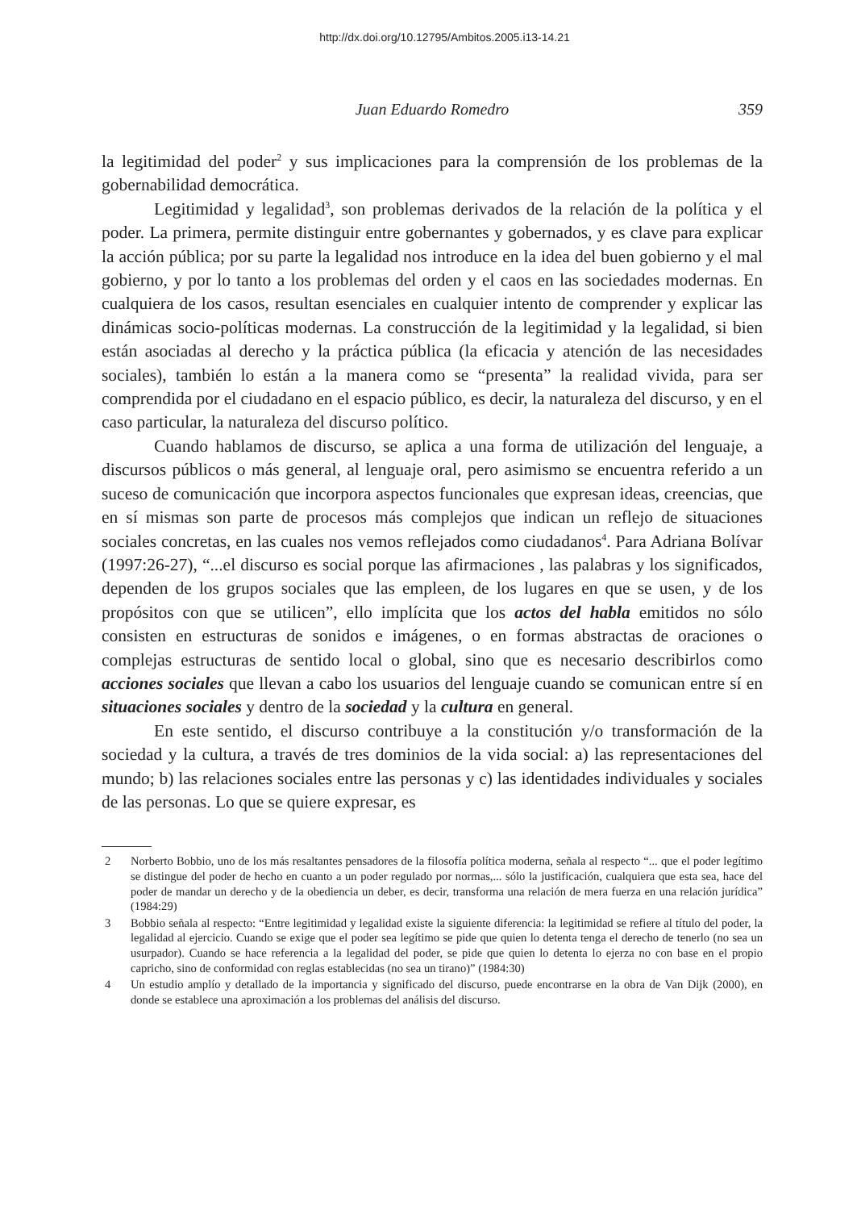http://dx.doi.org/10.12795/Ambitos.2005.i13-14.21
Juan Eduardo Romedro
359
la legitimidad del poder<sup>2</sup> y sus implicaciones para la comprensión de los problemas de la gobernabilidad democrática.
Legitimidad y legalidad<sup>3</sup>, son problemas derivados de la relación de la política y el poder. La primera, permite distinguir entre gobernantes y gobernados, y es clave para explicar la acción pública; por su parte la legalidad nos introduce en la idea del buen gobierno y el mal gobierno, y por lo tanto a los problemas del orden y el caos en las sociedades modernas. En cualquiera de los casos, resultan esenciales en cualquier intento de comprender y explicar las dinámicas socio-políticas modernas. La construcción de la legitimidad y la legalidad, si bien están asociadas al derecho y la práctica pública (la eficacia y atención de las necesidades sociales), también lo están a la manera como se “presenta” la realidad vivida, para ser comprendida por el ciudadano en el espacio público, es decir, la naturaleza del discurso, y en el caso particular, la naturaleza del discurso político.
Cuando hablamos de discurso, se aplica a una forma de utilización del lenguaje, a discursos públicos o más general, al lenguaje oral, pero asimismo se encuentra referido a un suceso de comunicación que incorpora aspectos funcionales que expresan ideas, creencias, que en sí mismas son parte de procesos más complejos que indican un reflejo de situaciones sociales concretas, en las cuales nos vemos reflejados como ciudadanos<sup>4</sup>. Para Adriana Bolívar (1997:26-27), “...el discurso es social porque las afirmaciones , las palabras y los significados, dependen de los grupos sociales que las empleen, de los lugares en que se usen, y de los propósitos con que se utilicen”, ello implícita que los actos del habla emitidos no sólo consisten en estructuras de sonidos e imágenes, o en formas abstractas de oraciones o complejas estructuras de sentido local o global, sino que es necesario describirlos como acciones sociales que llevan a cabo los usuarios del lenguaje cuando se comunican entre sí en situaciones sociales y dentro de la sociedad y la cultura en general.
En este sentido, el discurso contribuye a la constitución y/o transformación de la sociedad y la cultura, a través de tres dominios de la vida social: a) las representaciones del mundo; b) las relaciones sociales entre las personas y c) las identidades individuales y sociales de las personas. Lo que se quiere expresar, es
2 Norberto Bobbio, uno de los más resaltantes pensadores de la filosofía política moderna, señala al respecto “... que el poder legítimo se distingue del poder de hecho en cuanto a un poder regulado por normas,... sólo la justificación, cualquiera que esta sea, hace del poder de mandar un derecho y de la obediencia un deber, es decir, transforma una relación de mera fuerza en una relación jurídica” (1984:29)
3 Bobbio señala al respecto: “Entre legitimidad y legalidad existe la siguiente diferencia: la legitimidad se refiere al título del poder, la legalidad al ejercicio. Cuando se exige que el poder sea legítimo se pide que quien lo detenta tenga el derecho de tenerlo (no sea un usurpador). Cuando se hace referencia a la legalidad del poder, se pide que quien lo detenta lo ejerza no con base en el propio capricho, sino de conformidad con reglas establecidas (no sea un tirano)” (1984:30)
4 Un estudio amplío y detallado de la importancia y significado del discurso, puede encontrarse en la obra de Van Dijk (2000), en donde se establece una aproximación a los problemas del análisis del discurso.